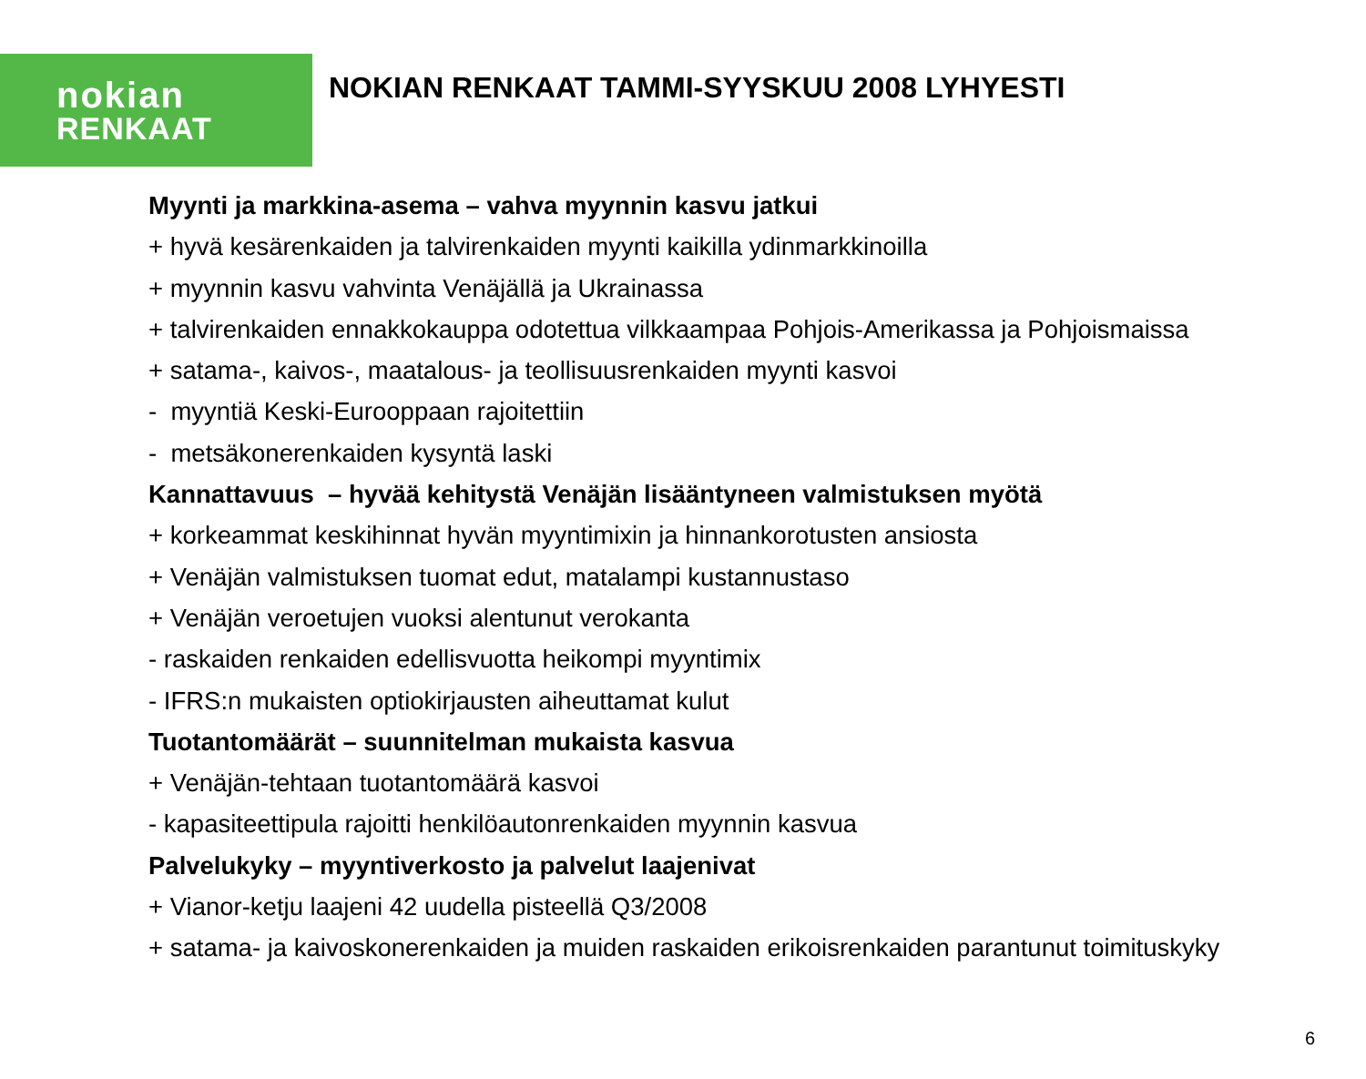nokian
RENKAAT
NOKIAN RENKAAT TAMMI-SYYSKUU 2008 LYHYESTI
Myynti ja markkina-asema – vahva myynnin kasvu jatkui
+ hyvä kesärenkaiden ja talvirenkaiden myynti kaikilla ydinmarkkinoilla
+ myynnin kasvu vahvinta Venäjällä ja Ukrainassa
+ talvirenkaiden ennakkokauppa odotettua vilkkaampaa Pohjois-Amerikassa ja Pohjoismaissa
+ satama-, kaivos-, maatalous- ja teollisuusrenkaiden myynti kasvoi
- myyntiä Keski-Eurooppaan rajoitettiin
- metsäkonerenkaiden kysyntä laski
Kannattavuus – hyvää kehitystä Venäjän lisääntyneen valmistuksen myötä
+ korkeammat keskihinnat hyvän myyntimixin ja hinnankorotusten ansiosta
+ Venäjän valmistuksen tuomat edut, matalampi kustannustaso
+ Venäjän veroetujen vuoksi alentunut verokanta
- raskaiden renkaiden edellisvuotta heikompi myyntimix
- IFRS:n mukaisten optiokirjausten aiheuttamat kulut
Tuotantomäärät – suunnitelman mukaista kasvua
+ Venäjän-tehtaan tuotantomäärä kasvoi
- kapasiteettipula rajoitti henkilöautonrenkaiden myynnin kasvua
Palvelukyky – myyntiverkosto ja palvelut laajenivat
+ Vianor-ketju laajeni 42 uudella pisteellä Q3/2008
+ satama- ja kaivoskonerenkaiden ja muiden raskaiden erikoisrenkaiden parantunut toimituskyky
6